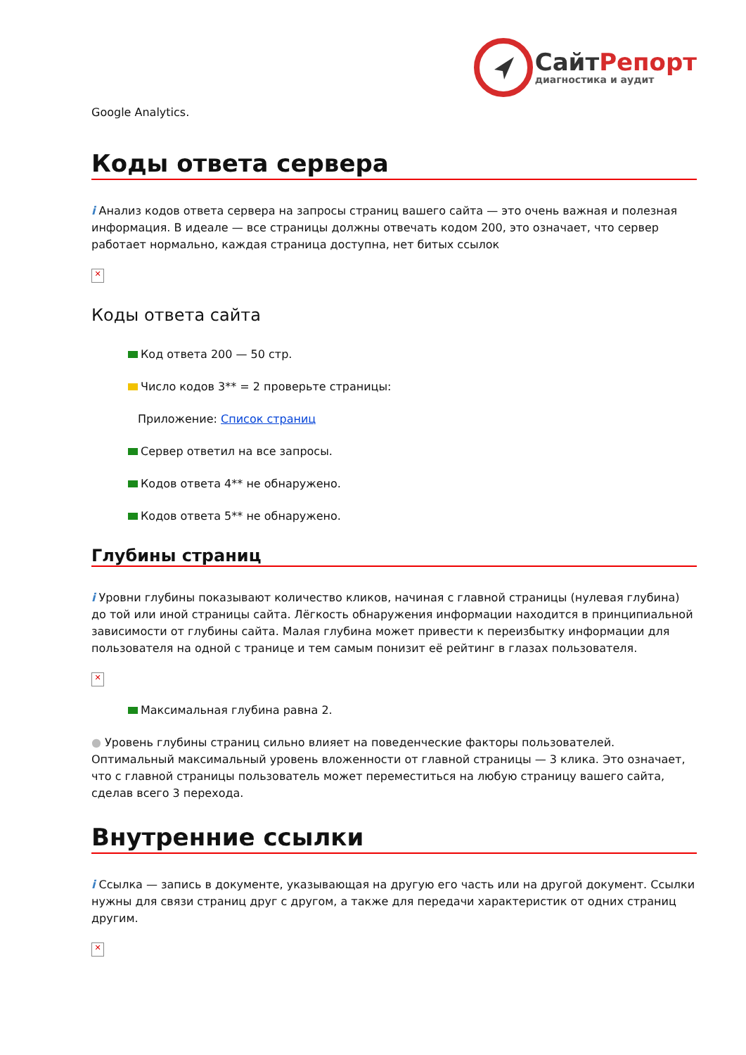СайтРепорт
диагностика и аудит
Google Analytics.
Коды ответа сервера
i Анализ кодов ответа сервера на запросы страниц вашего сайта — это очень важная и полезная информация. В идеале — все страницы должны отвечать кодом 200, это означает, что сервер работает нормально, каждая страница доступна, нет битых ссылок
✕
Коды ответа сайта
Код ответа 200 — 50 стр.
Число кодов 3** = 2 проверьте страницы:
Приложение: Список страниц
Сервер ответил на все запросы.
Кодов ответа 4** не обнаружено.
Кодов ответа 5** не обнаружено.
Глубины страниц
i Уровни глубины показывают количество кликов, начиная с главной страницы (нулевая глубина) до той или иной страницы сайта. Лёгкость обнаружения информации находится в принципиальной зависимости от глубины сайта. Малая глубина может привести к переизбытку информации для пользователя на одной с транице и тем самым понизит её рейтинг в глазах пользователя.
✕
Максимальная глубина равна 2.
● Уровень глубины страниц сильно влияет на поведенческие факторы пользователей. Оптимальный максимальный уровень вложенности от главной страницы — 3 клика. Это означает, что с главной страницы пользователь может переместиться на любую страницу вашего сайта, сделав всего 3 перехода.
Внутренние ссылки
i Ссылка — запись в документе, указывающая на другую его часть или на другой документ. Ссылки нужны для связи страниц друг с другом, а также для передачи характеристик от одних страниц другим.
✕